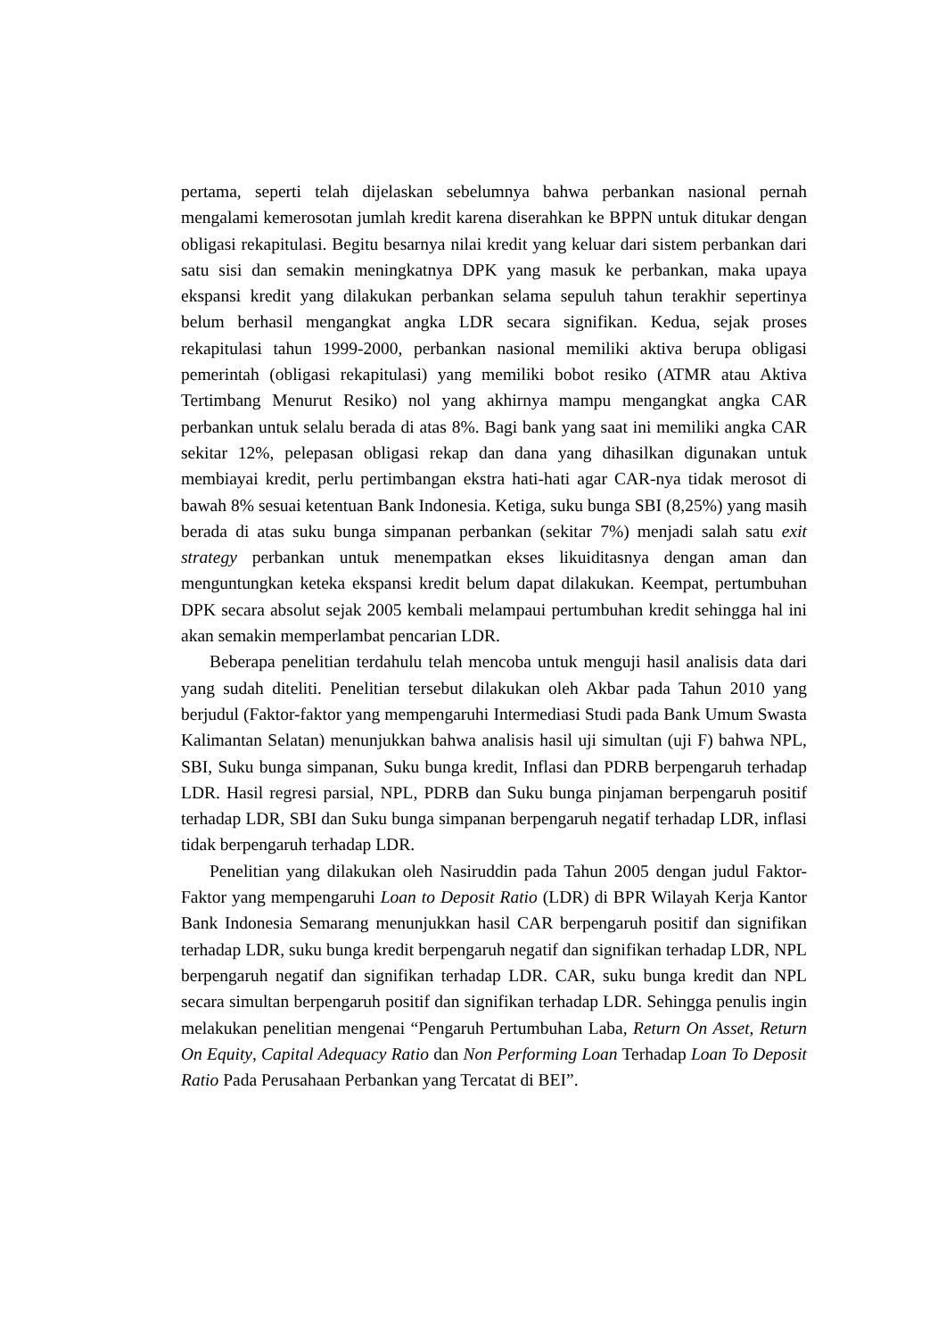pertama, seperti telah dijelaskan sebelumnya bahwa perbankan nasional pernah mengalami kemerosotan jumlah kredit karena diserahkan ke BPPN untuk ditukar dengan obligasi rekapitulasi. Begitu besarnya nilai kredit yang keluar dari sistem perbankan dari satu sisi dan semakin meningkatnya DPK yang masuk ke perbankan, maka upaya ekspansi kredit yang dilakukan perbankan selama sepuluh tahun terakhir sepertinya belum berhasil mengangkat angka LDR secara signifikan. Kedua, sejak proses rekapitulasi tahun 1999-2000, perbankan nasional memiliki aktiva berupa obligasi pemerintah (obligasi rekapitulasi) yang memiliki bobot resiko (ATMR atau Aktiva Tertimbang Menurut Resiko) nol yang akhirnya mampu mengangkat angka CAR perbankan untuk selalu berada di atas 8%. Bagi bank yang saat ini memiliki angka CAR sekitar 12%, pelepasan obligasi rekap dan dana yang dihasilkan digunakan untuk membiayai kredit, perlu pertimbangan ekstra hati-hati agar CAR-nya tidak merosot di bawah 8% sesuai ketentuan Bank Indonesia. Ketiga, suku bunga SBI (8,25%) yang masih berada di atas suku bunga simpanan perbankan (sekitar 7%) menjadi salah satu exit strategy perbankan untuk menempatkan ekses likuiditasnya dengan aman dan menguntungkan keteka ekspansi kredit belum dapat dilakukan. Keempat, pertumbuhan DPK secara absolut sejak 2005 kembali melampaui pertumbuhan kredit sehingga hal ini akan semakin memperlambat pencarian LDR.
Beberapa penelitian terdahulu telah mencoba untuk menguji hasil analisis data dari yang sudah diteliti. Penelitian tersebut dilakukan oleh Akbar pada Tahun 2010 yang berjudul (Faktor-faktor yang mempengaruhi Intermediasi Studi pada Bank Umum Swasta Kalimantan Selatan) menunjukkan bahwa analisis hasil uji simultan (uji F) bahwa NPL, SBI, Suku bunga simpanan, Suku bunga kredit, Inflasi dan PDRB berpengaruh terhadap LDR. Hasil regresi parsial, NPL, PDRB dan Suku bunga pinjaman berpengaruh positif terhadap LDR, SBI dan Suku bunga simpanan berpengaruh negatif terhadap LDR, inflasi tidak berpengaruh terhadap LDR.
Penelitian yang dilakukan oleh Nasiruddin pada Tahun 2005 dengan judul Faktor-Faktor yang mempengaruhi Loan to Deposit Ratio (LDR) di BPR Wilayah Kerja Kantor Bank Indonesia Semarang menunjukkan hasil CAR berpengaruh positif dan signifikan terhadap LDR, suku bunga kredit berpengaruh negatif dan signifikan terhadap LDR, NPL berpengaruh negatif dan signifikan terhadap LDR. CAR, suku bunga kredit dan NPL secara simultan berpengaruh positif dan signifikan terhadap LDR. Sehingga penulis ingin melakukan penelitian mengenai “Pengaruh Pertumbuhan Laba, Return On Asset, Return On Equity, Capital Adequacy Ratio dan Non Performing Loan Terhadap Loan To Deposit Ratio Pada Perusahaan Perbankan yang Tercatat di BEI”.